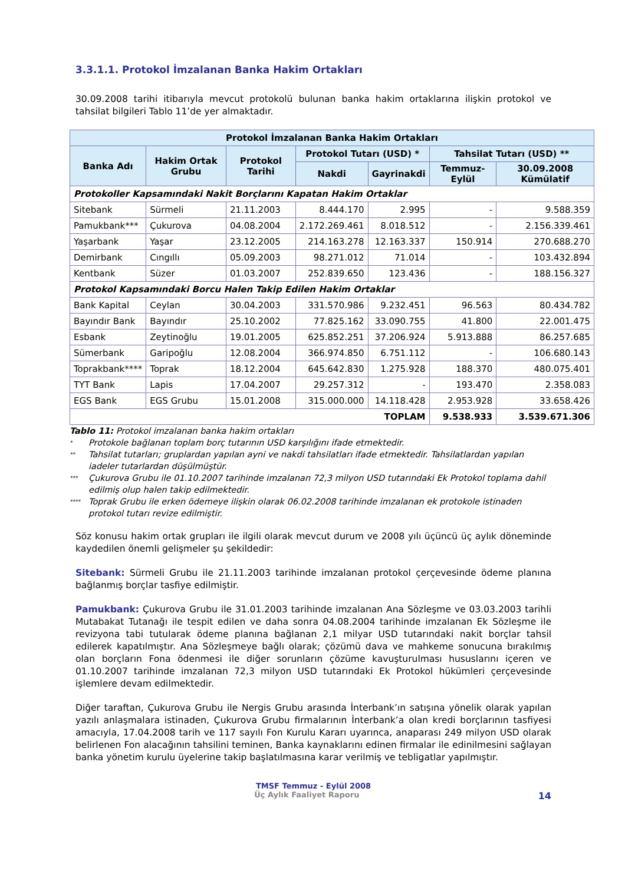3.3.1.1. Protokol İmzalanan Banka Hakim Ortakları
30.09.2008 tarihi itibarıyla mevcut protokolü bulunan banka hakim ortaklarına ilişkin protokol ve tahsilat bilgileri Tablo 11’de yer almaktadır.
| Protokol İmzalanan Banka Hakim Ortakları | | | | | | |
| --- | --- | --- | --- | --- | --- | --- |
| Banka Adı | Hakim Ortak Grubu | Protokol Tarihi | Protokol Tutarı (USD) * | | Tahsilat Tutarı (USD) ** | |
| | | | Nakdi | Gayrinakdi | Temmuz-Eylül | 30.09.2008 Kümülatif |
| Protokoller Kapsamındaki Nakit Borçlarını Kapatan Hakim Ortaklar | | | | | | |
| Sitebank | Sürmeli | 21.11.2003 | 8.444.170 | 2.995 | - | 9.588.359 |
| Pamukbank*** | Çukurova | 04.08.2004 | 2.172.269.461 | 8.018.512 | - | 2.156.339.461 |
| Yaşarbank | Yaşar | 23.12.2005 | 214.163.278 | 12.163.337 | 150.914 | 270.688.270 |
| Demirbank | Cıngıllı | 05.09.2003 | 98.271.012 | 71.014 | - | 103.432.894 |
| Kentbank | Süzer | 01.03.2007 | 252.839.650 | 123.436 | - | 188.156.327 |
| Protokol Kapsamındaki Borcu Halen Takip Edilen Hakim Ortaklar | | | | | | |
| Bank Kapital | Ceylan | 30.04.2003 | 331.570.986 | 9.232.451 | 96.563 | 80.434.782 |
| Bayındır Bank | Bayındır | 25.10.2002 | 77.825.162 | 33.090.755 | 41.800 | 22.001.475 |
| Esbank | Zeytinoğlu | 19.01.2005 | 625.852.251 | 37.206.924 | 5.913.888 | 86.257.685 |
| Sümerbank | Garipoğlu | 12.08.2004 | 366.974.850 | 6.751.112 | - | 106.680.143 |
| Toprakbank**** | Toprak | 18.12.2004 | 645.642.830 | 1.275.928 | 188.370 | 480.075.401 |
| TYT Bank | Lapis | 17.04.2007 | 29.257.312 | - | 193.470 | 2.358.083 |
| EGS Bank | EGS Grubu | 15.01.2008 | 315.000.000 | 14.118.428 | 2.953.928 | 33.658.426 |
| TOPLAM | | | | | 9.538.933 | 3.539.671.306 |
Tablo 11: Protokol imzalanan banka hakim ortakları
* Protokole bağlanan toplam borç tutarının USD karşılığını ifade etmektedir.
** Tahsilat tutarları; gruplardan yapılan ayni ve nakdi tahsilatları ifade etmektedir. Tahsilatlardan yapılan iadeler tutarlardan düşülmüştür.
*** Çukurova Grubu ile 01.10.2007 tarihinde imzalanan 72,3 milyon USD tutarındaki Ek Protokol toplama dahil edilmiş olup halen takip edilmektedir.
**** Toprak Grubu ile erken ödemeye ilişkin olarak 06.02.2008 tarihinde imzalanan ek protokole istinaden protokol tutarı revize edilmiştir.
Söz konusu hakim ortak grupları ile ilgili olarak mevcut durum ve 2008 yılı üçüncü üç aylık döneminde kaydedilen önemli gelişmeler şu şekildedir:
Sitebank: Sürmeli Grubu ile 21.11.2003 tarihinde imzalanan protokol çerçevesinde ödeme planına bağlanmış borçlar tasfiye edilmiştir.
Pamukbank: Çukurova Grubu ile 31.01.2003 tarihinde imzalanan Ana Sözleşme ve 03.03.2003 tarihli Mutabakat Tutanağı ile tespit edilen ve daha sonra 04.08.2004 tarihinde imzalanan Ek Sözleşme ile revizyona tabi tutularak ödeme planına bağlanan 2,1 milyar USD tutarındaki nakit borçlar tahsil edilerek kapatılmıştır. Ana Sözleşmeye bağlı olarak; çözümü dava ve mahkeme sonucuna bırakılmış olan borçların Fona ödenmesi ile diğer sorunların çözüme kavuşturulması hususlarını içeren ve 01.10.2007 tarihinde imzalanan 72,3 milyon USD tutarındaki Ek Protokol hükümleri çerçevesinde işlemlere devam edilmektedir.
Diğer taraftan, Çukurova Grubu ile Nergis Grubu arasında İnterbank’ın satışına yönelik olarak yapılan yazılı anlaşmalara istinaden, Çukurova Grubu firmalarının İnterbank’a olan kredi borçlarının tasfiyesi amacıyla, 17.04.2008 tarih ve 117 sayılı Fon Kurulu Kararı uyarınca, anaparası 249 milyon USD olarak belirlenen Fon alacağının tahsilini teminen, Banka kaynaklarını edinen firmalar ile edinilmesini sağlayan banka yönetim kurulu üyelerine takip başlatılmasına karar verilmiş ve tebligatlar yapılmıştır.
TMSF Temmuz - Eylül 2008
Üç Aylık Faaliyet Raporu 14